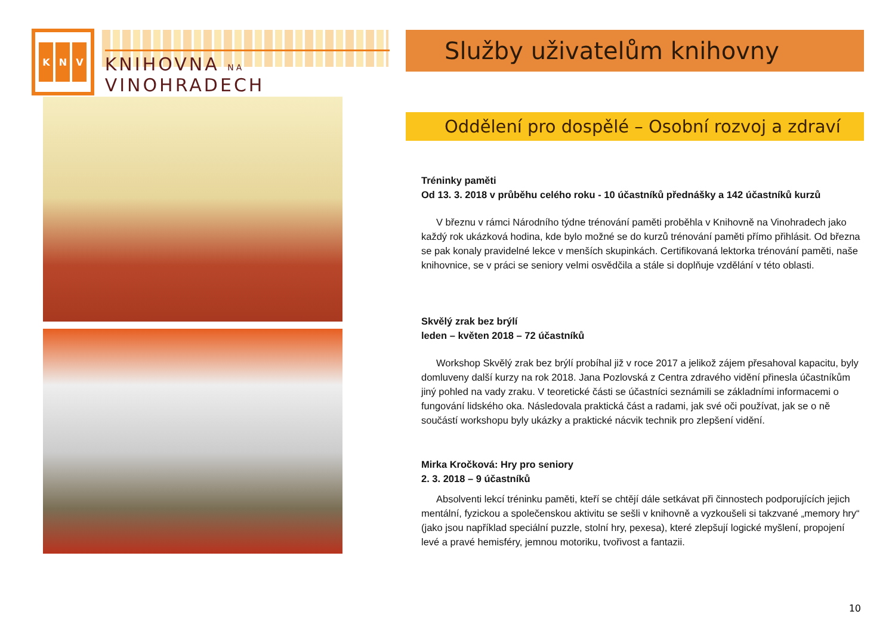K N V
KNIHOVNA NA VINOHRADECH
Služby uživatelům knihovny
Oddělení pro dospělé – Osobní rozvoj a zdraví
Tréninky paměti
Od 13. 3. 2018 v průběhu celého roku - 10 účastníků přednášky a 142 účastníků kurzů
V březnu v rámci Národního týdne trénování paměti proběhla v Knihovně na Vinohradech jako každý rok ukázková hodina, kde bylo možné se do kurzů trénování paměti přímo přihlásit. Od března se pak konaly pravidelné lekce v menších skupinkách. Certifikovaná lektorka trénování paměti, naše knihovnice, se v práci se seniory velmi osvědčila a stále si doplňuje vzdělání v této oblasti.
Skvělý zrak bez brýlí
leden – květen 2018 – 72 účastníků
Workshop Skvělý zrak bez brýlí probíhal již v roce 2017 a jelikož zájem přesahoval kapacitu, byly domluveny další kurzy na rok 2018. Jana Pozlovská z Centra zdravého vidění přinesla účastníkům jiný pohled na vady zraku. V teoretické části se účastníci seznámili se základními informacemi o fungování lidského oka. Následovala praktická část a radami, jak své oči používat, jak se o ně součástí workshopu byly ukázky a praktické nácvik technik pro zlepšení vidění.
Mirka Kročková: Hry pro seniory
2. 3. 2018 – 9 účastníků
Absolventi lekcí tréninku paměti, kteří se chtějí dále setkávat při činnostech podporujících jejich mentální, fyzickou a společenskou aktivitu se sešli v knihovně a vyzkoušeli si takzvané „memory hry“ (jako jsou například speciální puzzle, stolní hry, pexesa), které zlepšují logické myšlení, propojení levé a pravé hemisféry, jemnou motoriku, tvořivost a fantazii.
10